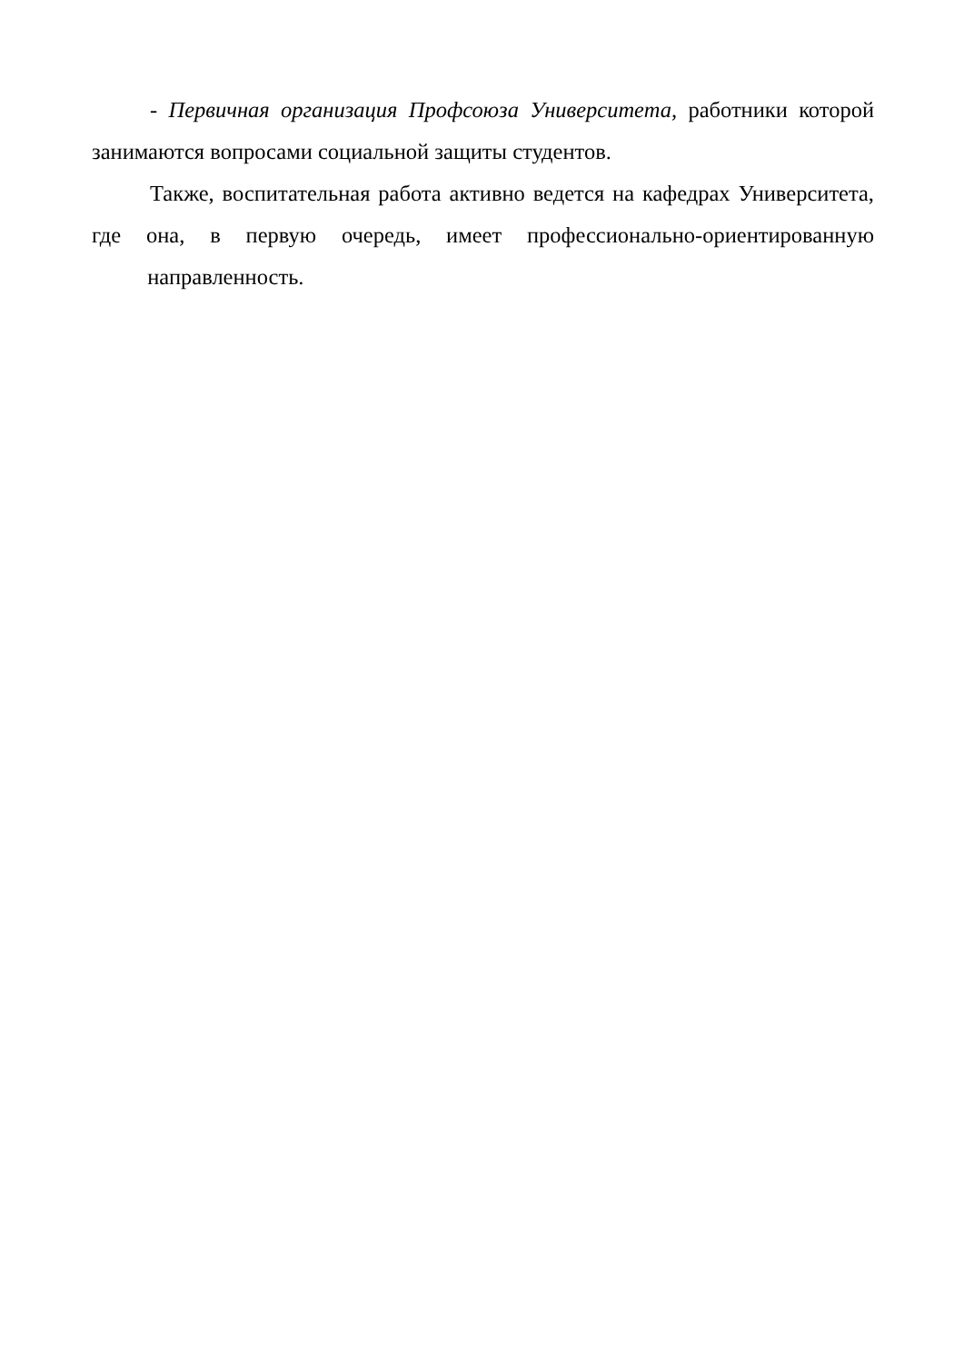- Первичная организация Профсоюза Университета, работники которой занимаются вопросами социальной защиты студентов.
Также, воспитательная работа активно ведется на кафедрах Университета, где она, в первую очередь, имеет профессионально-ориентированную направленность.